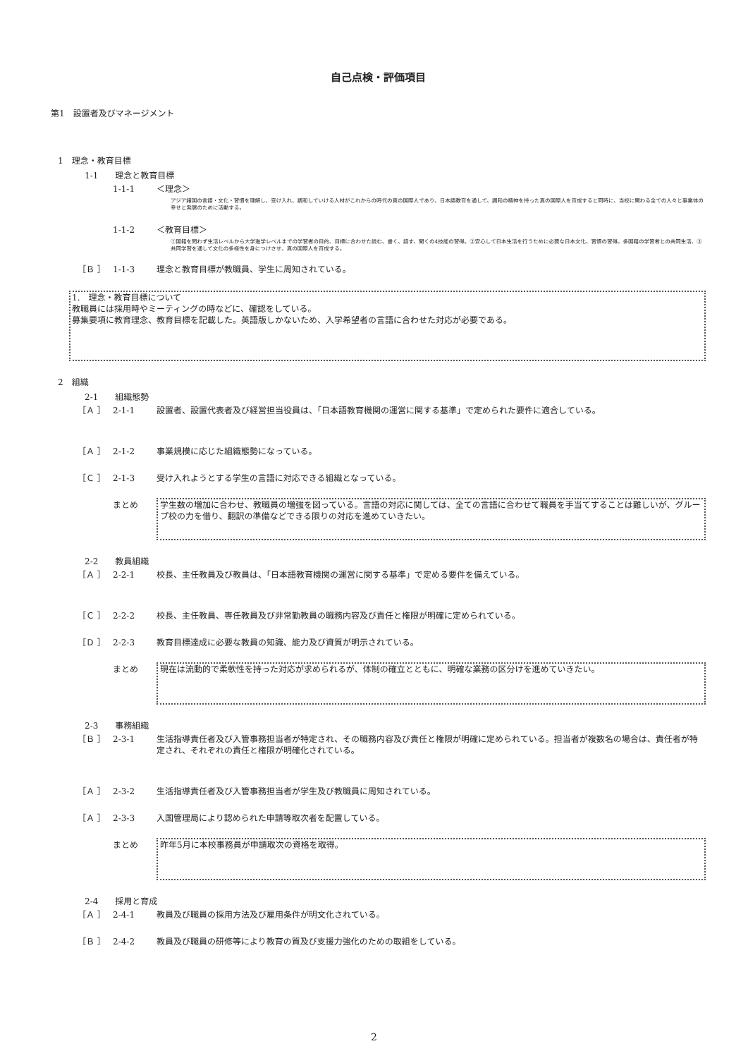自己点検・評価項目
第1　設置者及びマネージメント
1　理念・教育目標
1-1　　理念と教育目標
1-1-1 ＜理念＞
アジア諸国の言語・文化・習慣を理解し、受け入れ、調和していける人材がこれからの時代の真の国際人であり、日本語教育を通して、調和の精神を持った真の国際人を育成すると同時に、当校に関わる全ての人々と事業体の幸せと発展のために活動する。
1-1-2 ＜教育目標＞
①国籍を問わず生活レベルから大学進学レベルまでの学習者の目的、目標に合わせた読む、書く、話す、聞くの4技能の習得。②安心して日本生活を行うために必要な日本文化、習慣の習得。多国籍の学習者との共同生活、③共同学習を通して文化の多様性を身につけさせ、真の国際人を育成する。
［Ｂ ］ 1-1-3 理念と教育目標が教職員、学生に周知されている。
1.　理念・教育目標について
教職員には採用時やミーティングの時などに、確認をしている。
募集要項に教育理念、教育目標を記載した。英語版しかないため、入学希望者の言語に合わせた対応が必要である。
2　組織
2-1　　組織態勢
［Ａ ］ 2-1-1 設置者、設置代表者及び経営担当役員は、「日本語教育機関の運営に関する基準」で定められた要件に適合している。
［Ａ ］ 2-1-2 事業規模に応じた組織態勢になっている。
［Ｃ ］ 2-1-3 受け入れようとする学生の言語に対応できる組織となっている。
まとめ
学生数の増加に合わせ、教職員の増強を図っている。言語の対応に関しては、全ての言語に合わせて職員を手当てすることは難しいが、グループ校の力を借り、翻訳の準備などできる限りの対応を進めていきたい。
2-2　　教員組織
［Ａ ］ 2-2-1 校長、主任教員及び教員は、「日本語教育機関の運営に関する基準」で定める要件を備えている。
［Ｃ ］ 2-2-2 校長、主任教員、専任教員及び非常勤教員の職務内容及び責任と権限が明確に定められている。
［Ｄ ］ 2-2-3 教育目標達成に必要な教員の知識、能力及び資質が明示されている。
まとめ
現在は流動的で柔軟性を持った対応が求められるが、体制の確立とともに、明確な業務の区分けを進めていきたい。
2-3　　事務組織
［Ｂ ］ 2-3-1 生活指導責任者及び入管事務担当者が特定され、その職務内容及び責任と権限が明確に定められている。担当者が複数名の場合は、責任者が特定され、それぞれの責任と権限が明確化されている。
［Ａ ］ 2-3-2 生活指導責任者及び入管事務担当者が学生及び教職員に周知されている。
［Ａ ］ 2-3-3 入国管理局により認められた申請等取次者を配置している。
まとめ
昨年5月に本校事務員が申請取次の資格を取得。
2-4　　採用と育成
［Ａ ］ 2-4-1 教員及び職員の採用方法及び雇用条件が明文化されている。
［Ｂ ］ 2-4-2 教員及び職員の研修等により教育の質及び支援力強化のための取組をしている。
2